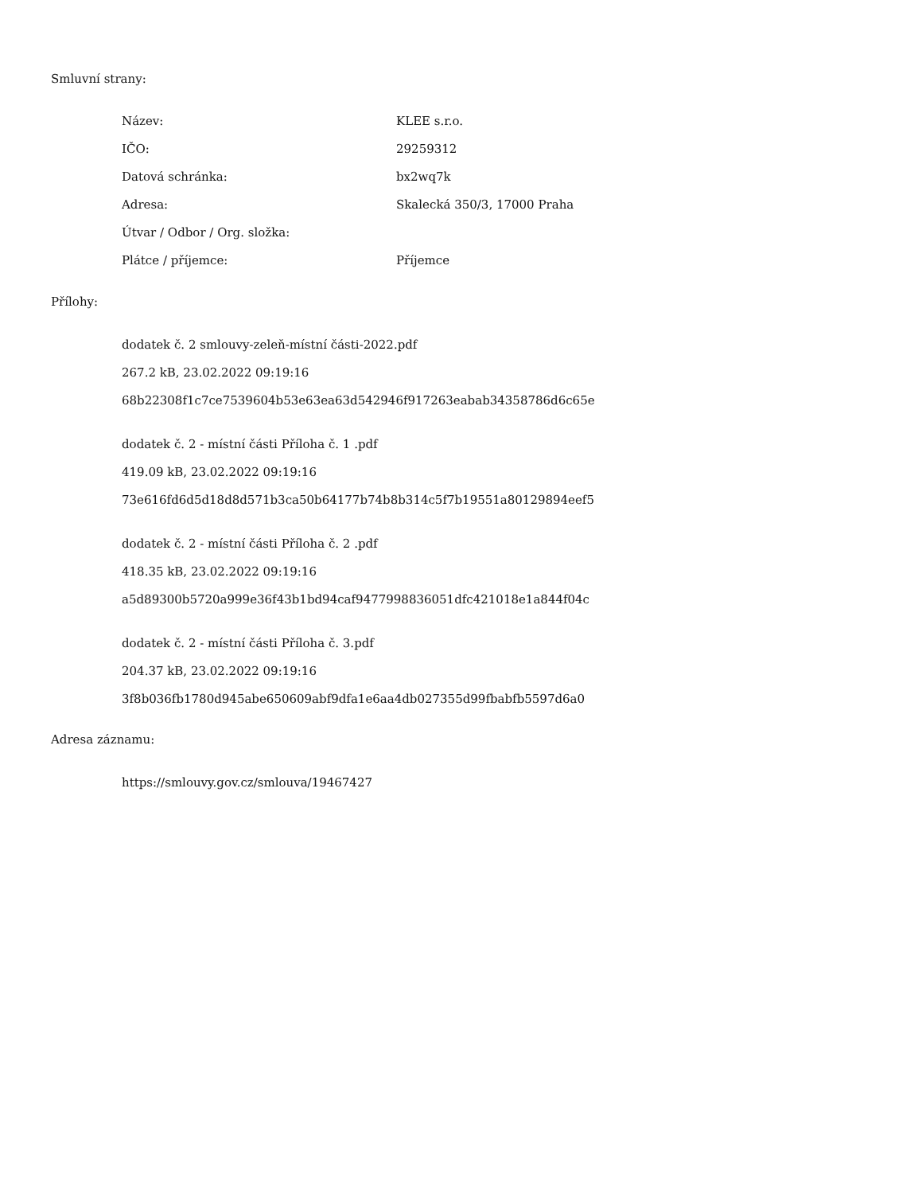Smluvní strany:
| Název: | KLEE s.r.o. |
| IČO: | 29259312 |
| Datová schránka: | bx2wq7k |
| Adresa: | Skalecká 350/3, 17000 Praha |
| Útvar / Odbor / Org. složka: | |
| Plátce / příjemce: | Příjemce |
Přílohy:
dodatek č. 2 smlouvy-zeleň-místní části-2022.pdf
267.2 kB, 23.02.2022 09:19:16
68b22308f1c7ce7539604b53e63ea63d542946f917263eabab34358786d6c65e
dodatek č. 2 - místní části Příloha č. 1 .pdf
419.09 kB, 23.02.2022 09:19:16
73e616fd6d5d18d8d571b3ca50b64177b74b8b314c5f7b19551a80129894eef5
dodatek č. 2 - místní části Příloha č. 2 .pdf
418.35 kB, 23.02.2022 09:19:16
a5d89300b5720a999e36f43b1bd94caf9477998836051dfc421018e1a844f04c
dodatek č. 2 - místní části Příloha č. 3.pdf
204.37 kB, 23.02.2022 09:19:16
3f8b036fb1780d945abe650609abf9dfa1e6aa4db027355d99fbabfb5597d6a0
Adresa záznamu:
https://smlouvy.gov.cz/smlouva/19467427